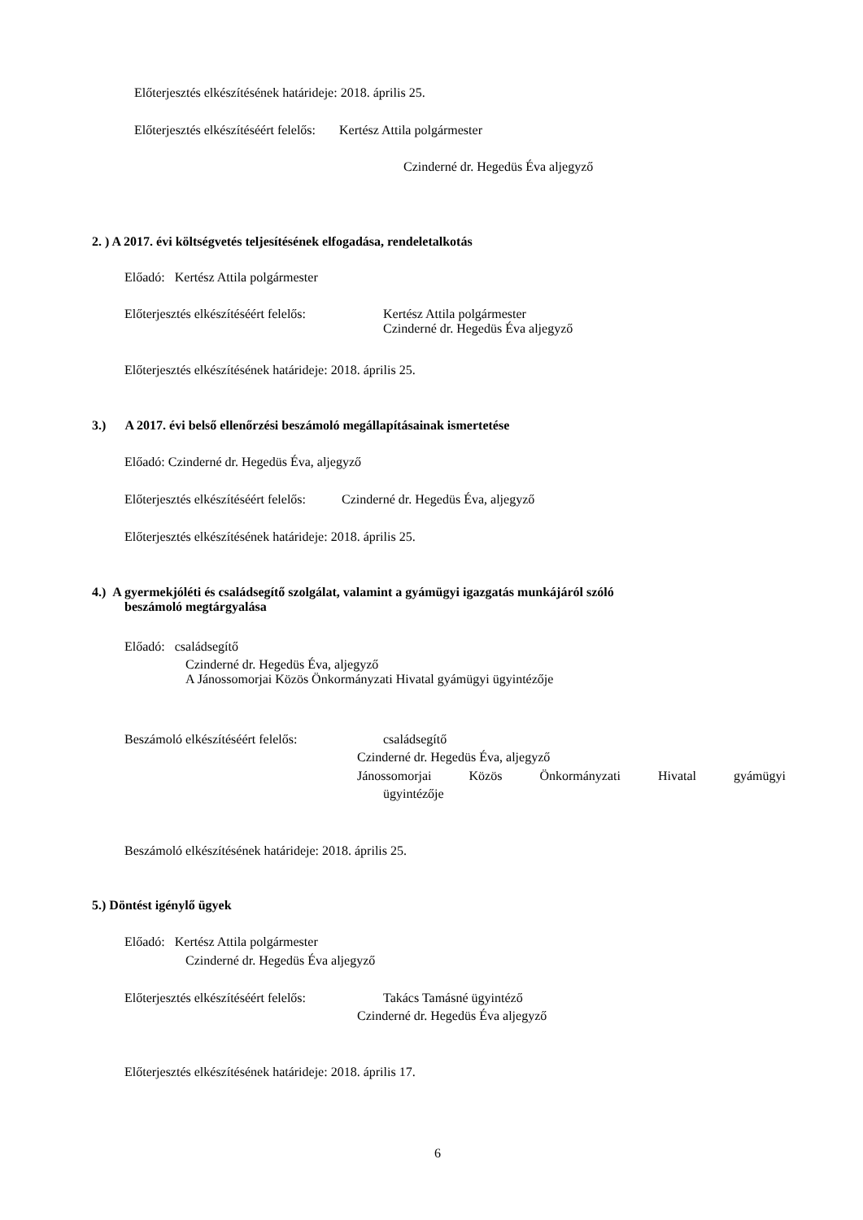Előterjesztés elkészítésének határideje: 2018. április 25.
Előterjesztés elkészítéséért felelős: Kertész Attila polgármester
Czinderné dr. Hegedüs Éva aljegyző
2. ) A 2017. évi költségvetés teljesítésének elfogadása, rendeletalkotás
Előadó: Kertész Attila polgármester
Előterjesztés elkészítéséért felelős:
Kertész Attila polgármester
Czinderné dr. Hegedüs Éva aljegyző
Előterjesztés elkészítésének határideje: 2018. április 25.
3.) A 2017. évi belső ellenőrzési beszámoló megállapításainak ismertetése
Előadó: Czinderné dr. Hegedüs Éva, aljegyző
Előterjesztés elkészítéséért felelős: Czinderné dr. Hegedüs Éva, aljegyző
Előterjesztés elkészítésének határideje: 2018. április 25.
4.) A gyermekjóléti és családsegítő szolgálat, valamint a gyámügyi igazgatás munkájáról szóló
beszámoló megtárgyalása
Előadó: családsegítő
Czinderné dr. Hegedüs Éva, aljegyző
A Jánossomorjai Közös Önkormányzati Hivatal gyámügyi ügyintézője
Beszámoló elkészítéséért felelős: családsegítő
Czinderné dr. Hegedüs Éva, aljegyző
Jánossomorjai Közös Önkormányzati Hivatal gyámügyi
ügyintézője
Beszámoló elkészítésének határideje: 2018. április 25.
5.) Döntést igénylő ügyek
Előadó: Kertész Attila polgármester
Czinderné dr. Hegedüs Éva aljegyző
Előterjesztés elkészítéséért felelős: Takács Tamásné ügyintéző
Czinderné dr. Hegedüs Éva aljegyző
Előterjesztés elkészítésének határideje: 2018. április 17.
6